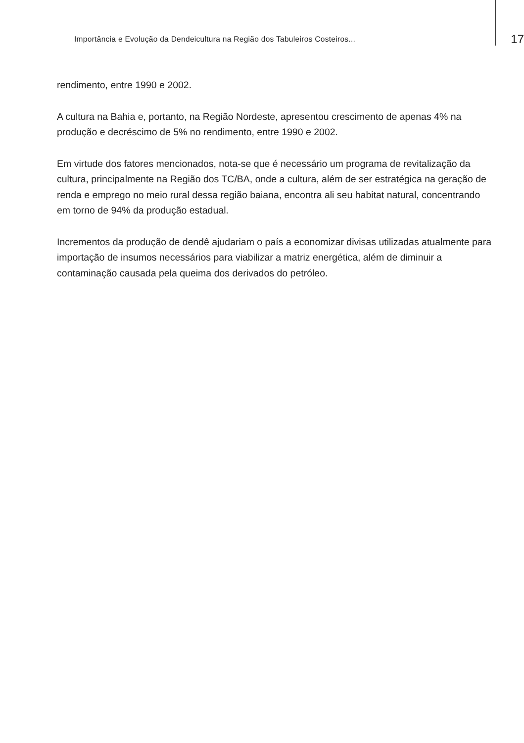Importância e Evolução da Dendeicultura na Região dos Tabuleiros Costeiros... 17
rendimento, entre 1990 e 2002.
A cultura na Bahia e, portanto, na Região Nordeste, apresentou crescimento de apenas 4% na produção e decréscimo de 5% no rendimento, entre 1990 e 2002.
Em virtude dos fatores mencionados, nota-se que é necessário um programa de revitalização da cultura, principalmente na Região dos TC/BA, onde a cultura, além de ser estratégica na geração de renda e emprego no meio rural dessa região baiana, encontra ali seu habitat natural, concentrando em torno de 94% da produção estadual.
Incrementos da produção de dendê ajudariam o país a economizar divisas utilizadas atualmente para importação de insumos necessários para viabilizar a matriz energética, além de diminuir a contaminação causada pela queima dos derivados do petróleo.